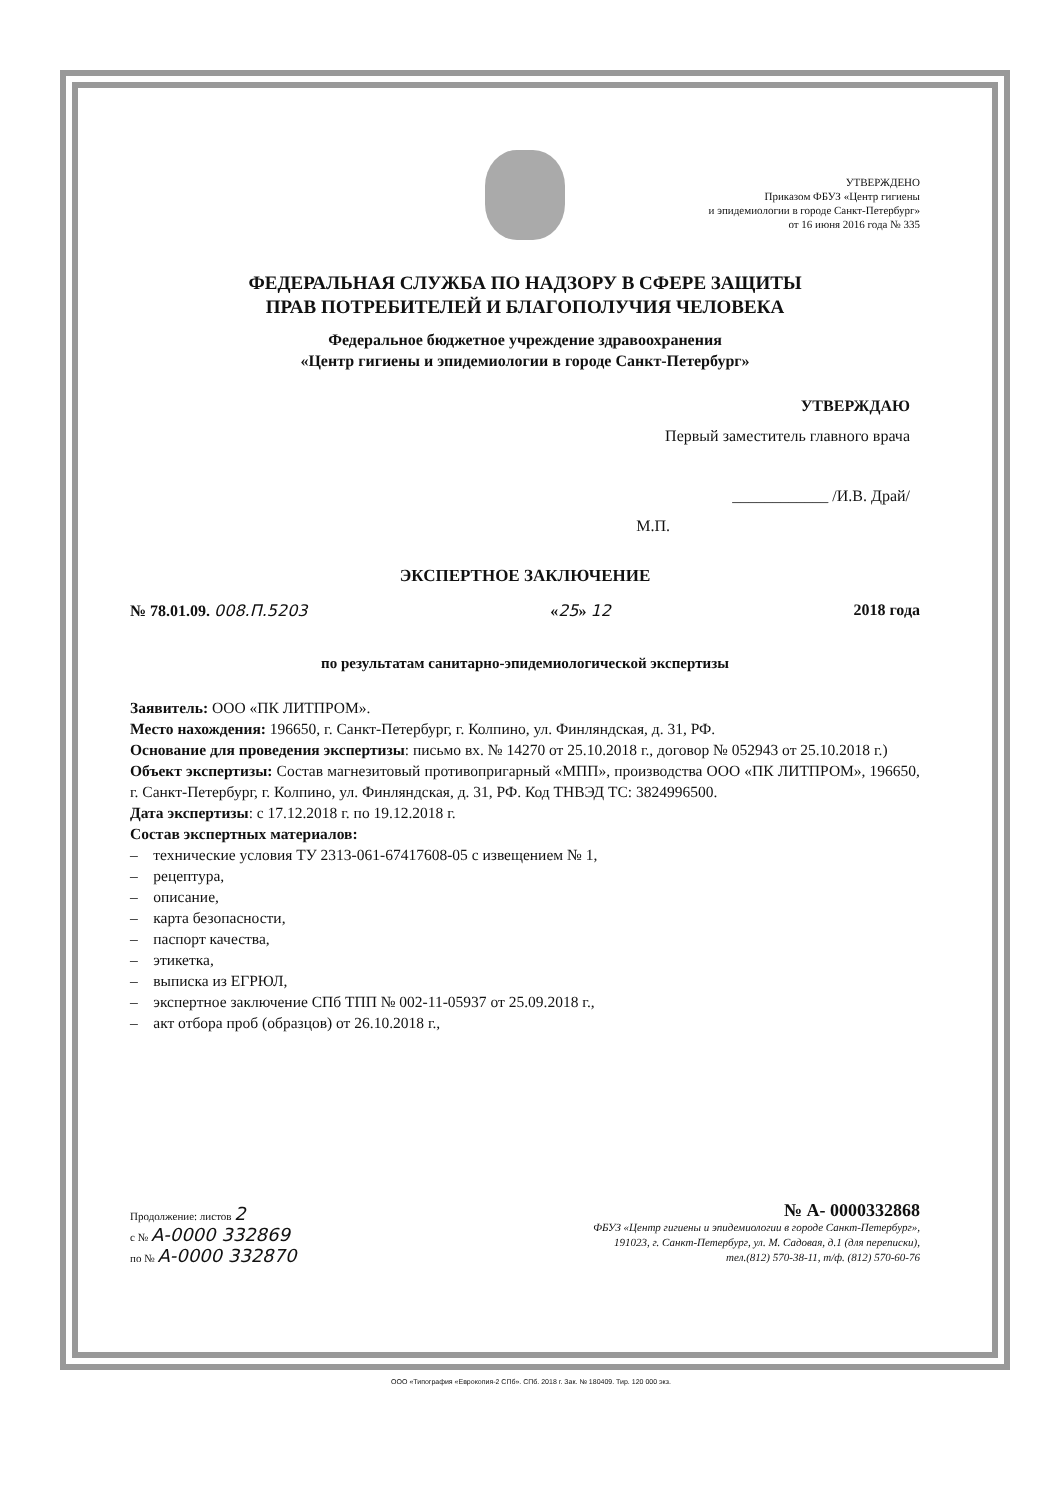УТВЕРЖДЕНО
Приказом ФБУЗ «Центр гигиены
и эпидемиологии в городе Санкт-Петербург»
от 16 июня 2016 года № 335
ФЕДЕРАЛЬНАЯ СЛУЖБА ПО НАДЗОРУ В СФЕРЕ ЗАЩИТЫ
ПРАВ ПОТРЕБИТЕЛЕЙ И БЛАГОПОЛУЧИЯ ЧЕЛОВЕКА
Федеральное бюджетное учреждение здравоохранения
«Центр гигиены и эпидемиологии в городе Санкт-Петербург»
УТВЕРЖДАЮ
Первый заместитель главного врача
____________ /И.В. Драй/
М.П.
ЭКСПЕРТНОЕ ЗАКЛЮЧЕНИЕ
№ 78.01.09. 008.П.5203 «25» 12 2018 года
по результатам санитарно-эпидемиологической экспертизы
Заявитель: ООО «ПК ЛИТПРОМ».
Место нахождения: 196650, г. Санкт-Петербург, г. Колпино, ул. Финляндская, д. 31, РФ.
Основание для проведения экспертизы: письмо вх. № 14270 от 25.10.2018 г., договор № 052943 от 25.10.2018 г.)
Объект экспертизы: Состав магнезитовый противопригарный «МПП», производства ООО «ПК ЛИТПРОМ», 196650, г. Санкт-Петербург, г. Колпино, ул. Финляндская, д. 31, РФ. Код ТНВЭД ТС: 3824996500.
Дата экспертизы: с 17.12.2018 г. по 19.12.2018 г.
Состав экспертных материалов:
– технические условия ТУ 2313-061-67417608-05 с извещением № 1,
– рецептура,
– описание,
– карта безопасности,
– паспорт качества,
– этикетка,
– выписка из ЕГРЮЛ,
– экспертное заключение СПб ТПП № 002-11-05937 от 25.09.2018 г.,
– акт отбора проб (образцов) от 26.10.2018 г.,
Продолжение: листов 2
с № А-0000 332869
по № А-0000 332870
№ А- 0000332868
ФБУЗ «Центр гигиены и эпидемиологии в городе Санкт-Петербург»,
191023, г. Санкт-Петербург, ул. М. Садовая, д.1 (для переписки),
тел.(812) 570-38-11, т/ф. (812) 570-60-76
ООО «Типография «Еврокопия-2 СПб». СПб. 2018 г. Зак. № 180409. Тир. 120 000 экз.